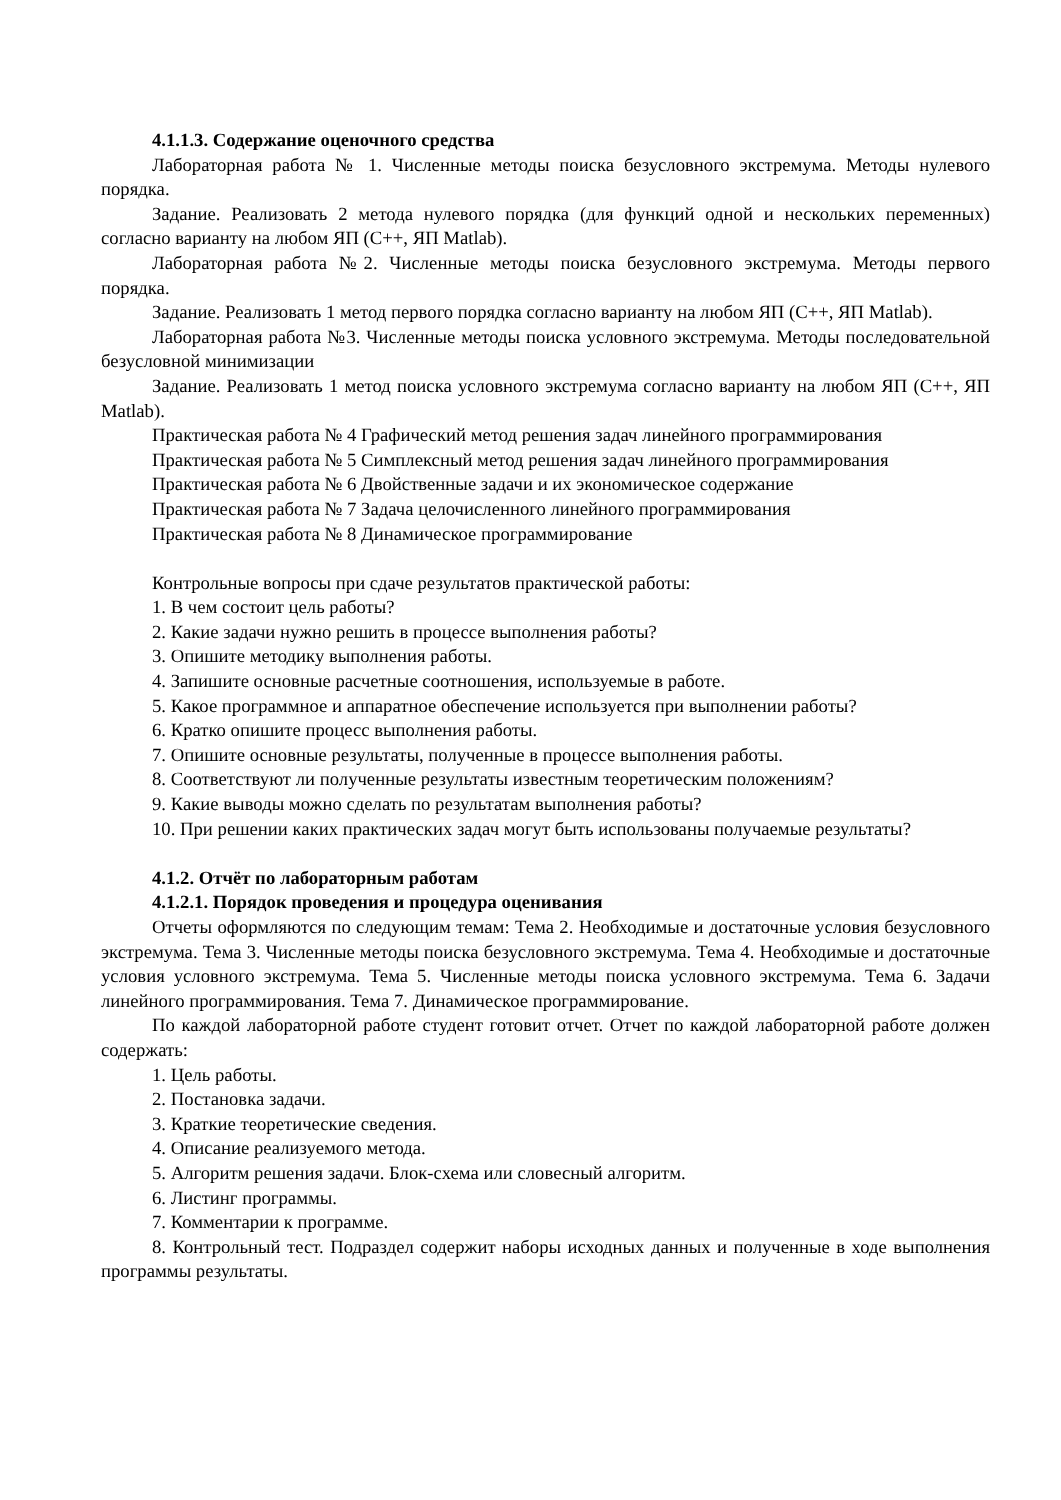4.1.1.3. Содержание оценочного средства
Лабораторная работа № 1. Численные методы поиска безусловного экстремума. Методы нулевого порядка.
Задание. Реализовать 2 метода нулевого порядка (для функций одной и нескольких переменных) согласно варианту на любом ЯП (С++, ЯП Matlab).
Лабораторная работа №2. Численные методы поиска безусловного экстремума. Методы первого порядка.
Задание. Реализовать 1 метод первого порядка согласно варианту на любом ЯП (С++, ЯП Matlab).
Лабораторная работа №3. Численные методы поиска условного экстремума. Методы последовательной безусловной минимизации
Задание. Реализовать 1 метод поиска условного экстремума согласно варианту на любом ЯП (С++, ЯП Matlab).
Практическая работа № 4 Графический метод решения задач линейного программирования
Практическая работа № 5 Симплексный метод решения задач линейного программирования
Практическая работа № 6 Двойственные задачи и их экономическое содержание
Практическая работа № 7 Задача целочисленного линейного программирования
Практическая работа № 8 Динамическое программирование
Контрольные вопросы при сдаче результатов практической работы:
1. В чем состоит цель работы?
2. Какие задачи нужно решить в процессе выполнения работы?
3. Опишите методику выполнения работы.
4. Запишите основные расчетные соотношения, используемые в работе.
5. Какое программное и аппаратное обеспечение используется при выполнении работы?
6. Кратко опишите процесс выполнения работы.
7. Опишите основные результаты, полученные в процессе выполнения работы.
8. Соответствуют ли полученные результаты известным теоретическим положениям?
9. Какие выводы можно сделать по результатам выполнения работы?
10. При решении каких практических задач могут быть использованы получаемые результаты?
4.1.2. Отчёт по лабораторным работам
4.1.2.1. Порядок проведения и процедура оценивания
Отчеты оформляются по следующим темам: Тема 2. Необходимые и достаточные условия безусловного экстремума. Тема 3. Численные методы поиска безусловного экстремума. Тема 4. Необходимые и достаточные условия условного экстремума. Тема 5. Численные методы поиска условного экстремума. Тема 6. Задачи линейного программирования. Тема 7. Динамическое программирование.
По каждой лабораторной работе студент готовит отчет. Отчет по каждой лабораторной работе должен содержать:
1. Цель работы.
2. Постановка задачи.
3. Краткие теоретические сведения.
4. Описание реализуемого метода.
5. Алгоритм решения задачи. Блок-схема или словесный алгоритм.
6. Листинг программы.
7. Комментарии к программе.
8. Контрольный тест. Подраздел содержит наборы исходных данных и полученные в ходе выполнения программы результаты.